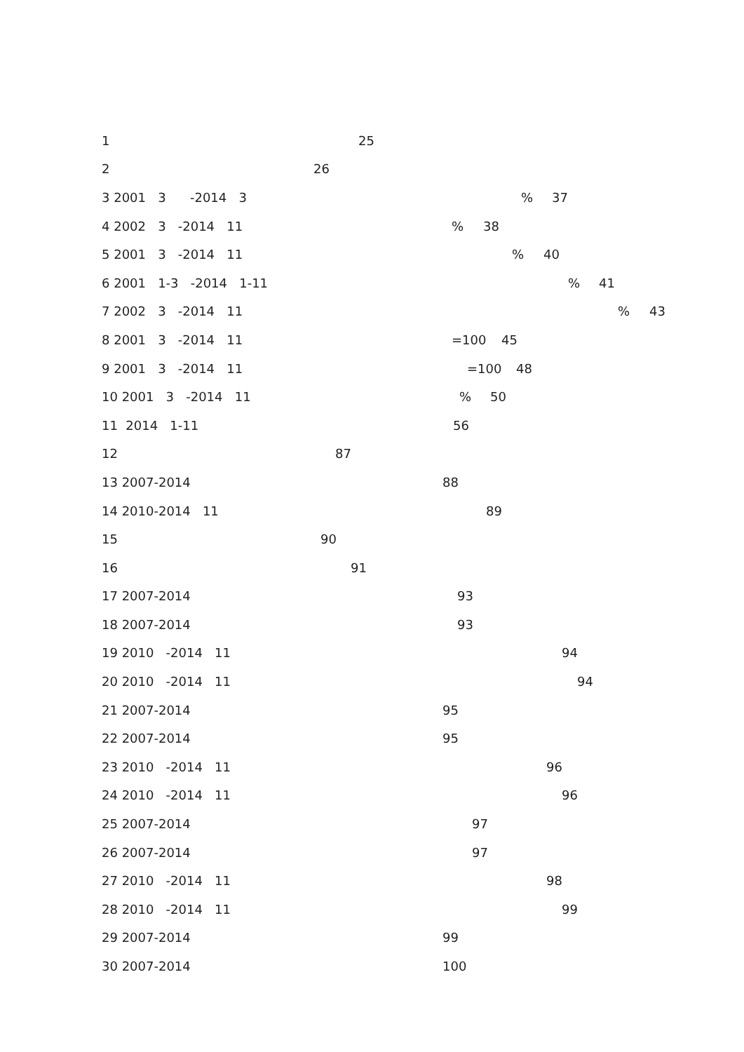1 25
2 26
3 2001 3 -2014 3% 37
4 2002 3 -2014 11% 38
5 2001 3 -2014 11% 40
6 2001 1-3 -2014 1-11% 41
7 2002 3 -2014 11% 43
8 2001 3 -2014 11 =100 45
9 2001 3 -2014 11 =100 48
10 2001 3 -2014 11% 50
11 2014 1-11 56
12 87
13 2007-2014 88
14 2010-2014 11 89
15 90
16 91
17 2007-2014 93
18 2007-2014 93
19 2010 -2014 11 94
20 2010 -2014 11 94
21 2007-2014 95
22 2007-2014 95
23 2010 -2014 11 96
24 2010 -2014 11 96
25 2007-2014 97
26 2007-2014 97
27 2010 -2014 11 98
28 2010 -2014 11 99
29 2007-2014 99
30 2007-2014 100